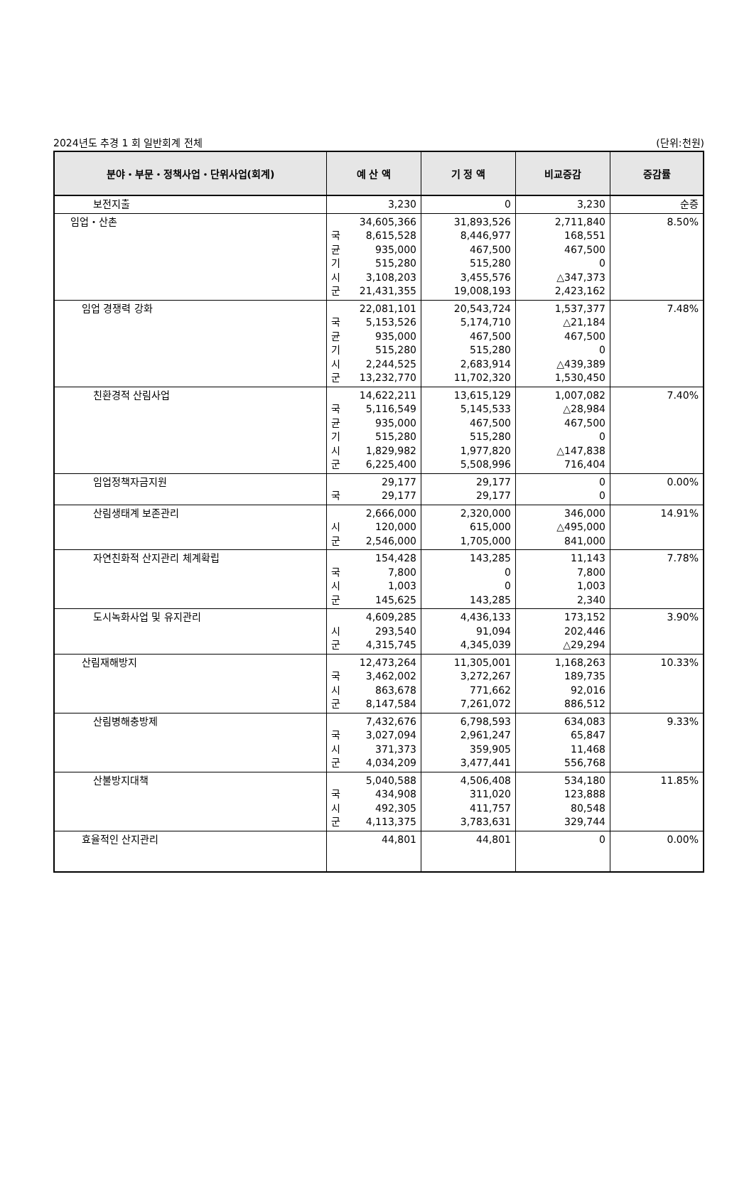2024년도 추경 1 회 일반회계 전체 (단위:천원)
| 분야・부문・정책사업・단위사업(회계) | 예 산 액 | 기 정 액 | 비교증감 | 증감률 |
| --- | --- | --- | --- | --- |
| 보전지출 | 3,230 | 0 | 3,230 | 순증 |
| 임업・산촌 | 34,605,366 국 8,615,528 균 935,000 기 515,280 시 3,108,203 군 21,431,355 | 31,893,526 8,446,977 467,500 515,280 3,455,576 19,008,193 | 2,711,840 168,551 467,500 0 △347,373 2,423,162 | 8.50% |
| 임업 경쟁력 강화 | 22,081,101 국 5,153,526 균 935,000 기 515,280 시 2,244,525 군 13,232,770 | 20,543,724 5,174,710 467,500 515,280 2,683,914 11,702,320 | 1,537,377 △21,184 467,500 0 △439,389 1,530,450 | 7.48% |
| 친환경적 산림사업 | 14,622,211 국 5,116,549 균 935,000 기 515,280 시 1,829,982 군 6,225,400 | 13,615,129 5,145,533 467,500 515,280 1,977,820 5,508,996 | 1,007,082 △28,984 467,500 0 △147,838 716,404 | 7.40% |
| 임업정책자금지원 | 29,177 국 29,177 | 29,177 29,177 | 0 0 | 0.00% |
| 산림생태계 보존관리 | 2,666,000 시 120,000 군 2,546,000 | 2,320,000 615,000 1,705,000 | 346,000 △495,000 841,000 | 14.91% |
| 자연친화적 산지관리 체계확립 | 154,428 국 7,800 시 1,003 군 145,625 | 143,285 0 0 143,285 | 11,143 7,800 1,003 2,340 | 7.78% |
| 도시녹화사업 및 유지관리 | 4,609,285 시 293,540 군 4,315,745 | 4,436,133 91,094 4,345,039 | 173,152 202,446 △29,294 | 3.90% |
| 산림재해방지 | 12,473,264 국 3,462,002 시 863,678 군 8,147,584 | 11,305,001 3,272,267 771,662 7,261,072 | 1,168,263 189,735 92,016 886,512 | 10.33% |
| 산림병해충방제 | 7,432,676 국 3,027,094 시 371,373 군 4,034,209 | 6,798,593 2,961,247 359,905 3,477,441 | 634,083 65,847 11,468 556,768 | 9.33% |
| 산불방지대책 | 5,040,588 국 434,908 시 492,305 군 4,113,375 | 4,506,408 311,020 411,757 3,783,631 | 534,180 123,888 80,548 329,744 | 11.85% |
| 효율적인 산지관리 | 44,801 | 44,801 | 0 | 0.00% |